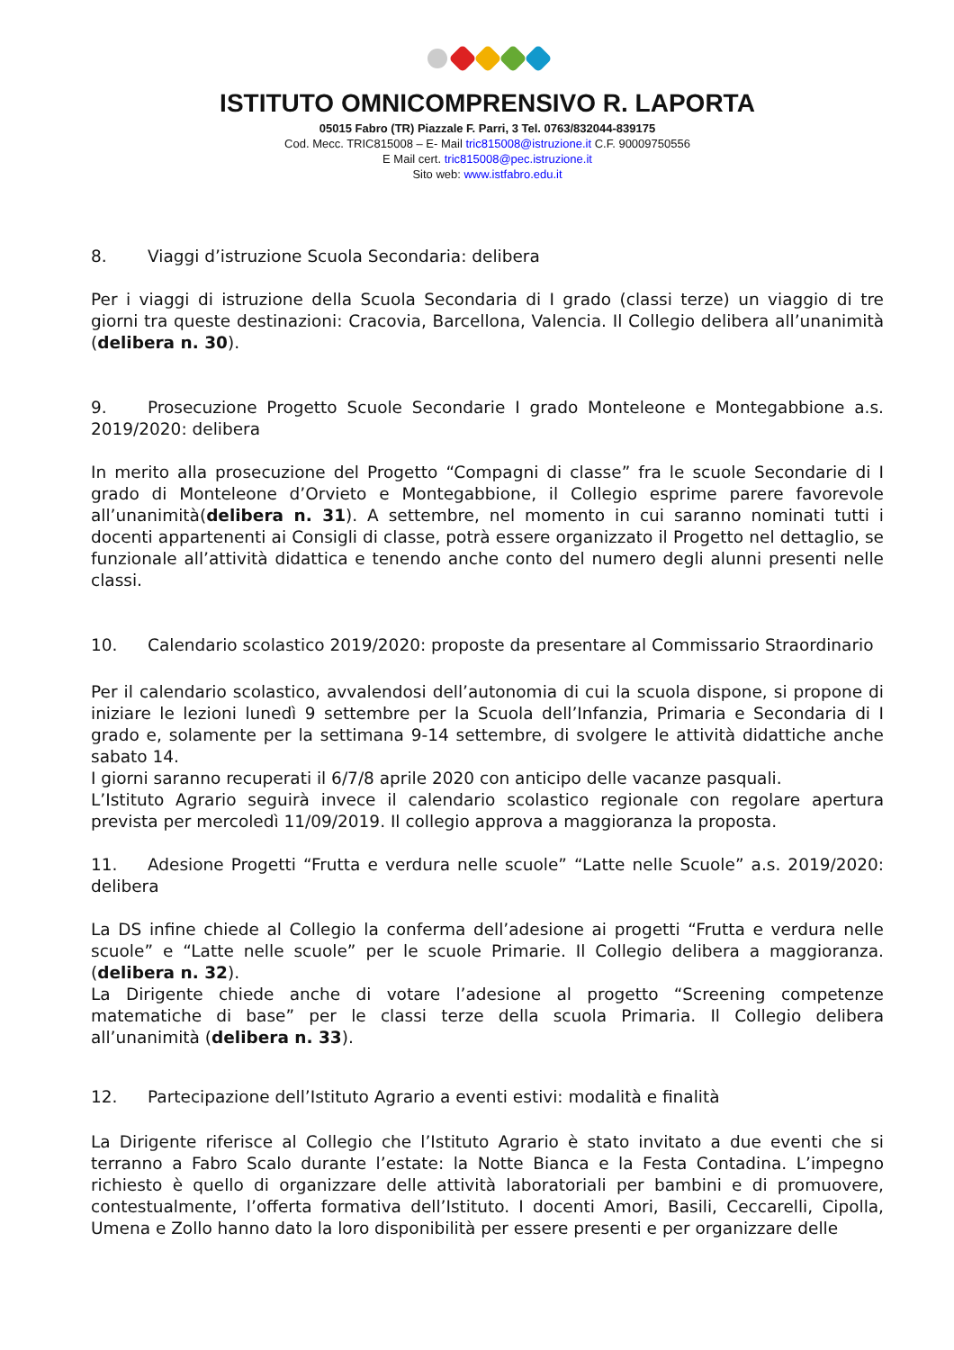ISTITUTO OMNICOMPRENSIVO R. LAPORTA
05015 Fabro (TR) Piazzale F. Parri, 3 Tel. 0763/832044-839175
Cod. Mecc. TRIC815008 – E- Mail tric815008@istruzione.it C.F. 90009750556
E Mail cert. tric815008@pec.istruzione.it
Sito web: www.istfabro.edu.it
8. Viaggi d’istruzione Scuola Secondaria: delibera
Per i viaggi di istruzione della Scuola Secondaria di I grado (classi terze) un viaggio di tre giorni tra queste destinazioni: Cracovia, Barcellona, Valencia. Il Collegio delibera all’unanimità (delibera n. 30).
9. Prosecuzione Progetto Scuole Secondarie I grado Monteleone e Montegabbione a.s. 2019/2020: delibera
In merito alla prosecuzione del Progetto “Compagni di classe” fra le scuole Secondarie di I grado di Monteleone d’Orvieto e Montegabbione, il Collegio esprime parere favorevole all’unanimità(delibera n. 31). A settembre, nel momento in cui saranno nominati tutti i docenti appartenenti ai Consigli di classe, potrà essere organizzato il Progetto nel dettaglio, se funzionale all’attività didattica e tenendo anche conto del numero degli alunni presenti nelle classi.
10. Calendario scolastico 2019/2020: proposte da presentare al Commissario Straordinario
Per il calendario scolastico, avvalendosi dell’autonomia di cui la scuola dispone, si propone di iniziare le lezioni lunedì 9 settembre per la Scuola dell’Infanzia, Primaria e Secondaria di I grado e, solamente per la settimana 9-14 settembre, di svolgere le attività didattiche anche sabato 14.
I giorni saranno recuperati il 6/7/8 aprile 2020 con anticipo delle vacanze pasquali.
L’Istituto Agrario seguirà invece il calendario scolastico regionale con regolare apertura prevista per mercoledì 11/09/2019. Il collegio approva a maggioranza la proposta.
11. Adesione Progetti “Frutta e verdura nelle scuole” “Latte nelle Scuole” a.s. 2019/2020: delibera
La DS infine chiede al Collegio la conferma dell’adesione ai progetti “Frutta e verdura nelle scuole” e “Latte nelle scuole” per le scuole Primarie. Il Collegio delibera a maggioranza. (delibera n. 32).
La Dirigente chiede anche di votare l’adesione al progetto “Screening competenze matematiche di base” per le classi terze della scuola Primaria. Il Collegio delibera all’unanimità (delibera n. 33).
12. Partecipazione dell’Istituto Agrario a eventi estivi: modalità e finalità
La Dirigente riferisce al Collegio che l’Istituto Agrario è stato invitato a due eventi che si terranno a Fabro Scalo durante l’estate: la Notte Bianca e la Festa Contadina. L’impegno richiesto è quello di organizzare delle attività laboratoriali per bambini e di promuovere, contestualmente, l’offerta formativa dell’Istituto. I docenti Amori, Basili, Ceccarelli, Cipolla, Umena e Zollo hanno dato la loro disponibilità per essere presenti e per organizzare delle